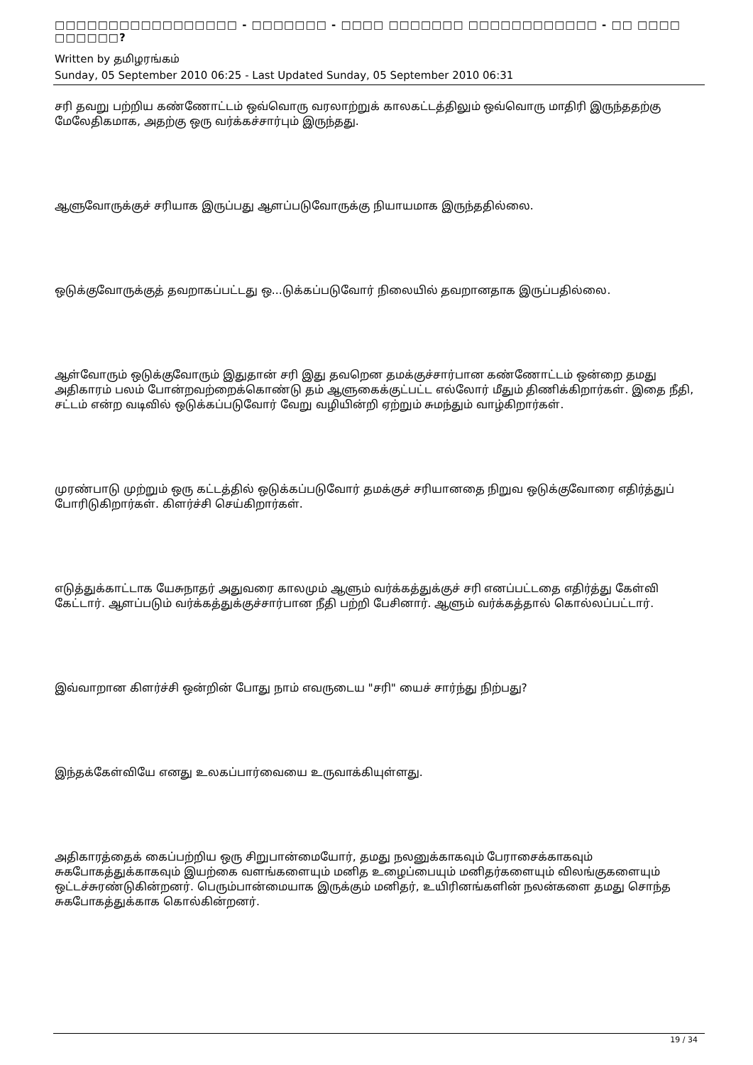□□□□□□□□□□□□□□□□□ - □□□□□□□ - □□□□ □□□□□□□ □□□□□□□□□□□□ - □□ □□□□ □□□□□□?
Written by தமிழரங்கம்
Sunday, 05 September 2010 06:25 - Last Updated Sunday, 05 September 2010 06:31
சரி தவறு பற்றிய கண்ணோட்டம் ஒவ்வொரு வரலாற்றுக் காலகட்டத்திலும் ஒவ்வொரு மாதிரி இருந்ததற்கு மேலேதிகமாக, அதற்கு ஒரு வர்க்கச்சார்பும் இருந்தது.
ஆளுவோருக்குச் சரியாக இருப்பது ஆளப்படுவோருக்கு நியாயமாக இருந்ததில்லை.
ஒடுக்குவோருக்குத் தவறாகப்பட்டது ஒ...டுக்கப்படுவோர் நிலையில் தவறானதாக இருப்பதில்லை.
ஆள்வோரும் ஒடுக்குவோரும் இதுதான் சரி இது தவறென தமக்குச்சார்பான கண்ணோட்டம் ஒன்றை தமது அதிகாரம் பலம் போன்றவற்றைக்கொண்டு தம் ஆளுகைக்குட்பட்ட எல்லோர் மீதும் திணிக்கிறார்கள். இதை நீதி, சட்டம் என்ற வடிவில் ஒடுக்கப்படுவோர் வேறு வழியின்றி ஏற்றும் சுமந்தும் வாழ்கிறார்கள்.
முரண்பாடு முற்றும் ஒரு கட்டத்தில் ஒடுக்கப்படுவோர் தமக்குச் சரியானதை நிறுவ ஒடுக்குவோரை எதிர்த்துப் போரிடுகிறார்கள். கிளர்ச்சி செய்கிறார்கள்.
எடுத்துக்காட்டாக யேசுநாதர் அதுவரை காலமும் ஆளும் வர்க்கத்துக்குச் சரி எனப்பட்டதை எதிர்த்து கேள்வி கேட்டார். ஆளப்படும் வர்க்கத்துக்குச்சார்பான நீதி பற்றி பேசினார். ஆளும் வர்க்கத்தால் கொல்லப்பட்டார்.
இவ்வாறான கிளர்ச்சி ஒன்றின் போது நாம் எவருடைய "சரி" யைச் சார்ந்து நிற்பது?
இந்தக்கேள்வியே எனது உலகப்பார்வையை உருவாக்கியுள்ளது.
அதிகாரத்தைக் கைப்பற்றிய ஒரு சிறுபான்மையோர், தமது நலனுக்காகவும் பேராசைக்காகவும் சுகபோகத்துக்காகவும் இயற்கை வளங்களையும் மனித உழைப்பையும் மனிதர்களையும் விலங்குகளையும் ஒட்டச்சுரண்டுகின்றனர். பெரும்பான்மையாக இருக்கும் மனிதர், உயிரினங்களின் நலன்களை தமது சொந்த சுகபோகத்துக்காக கொல்கின்றனர்.
19 / 34